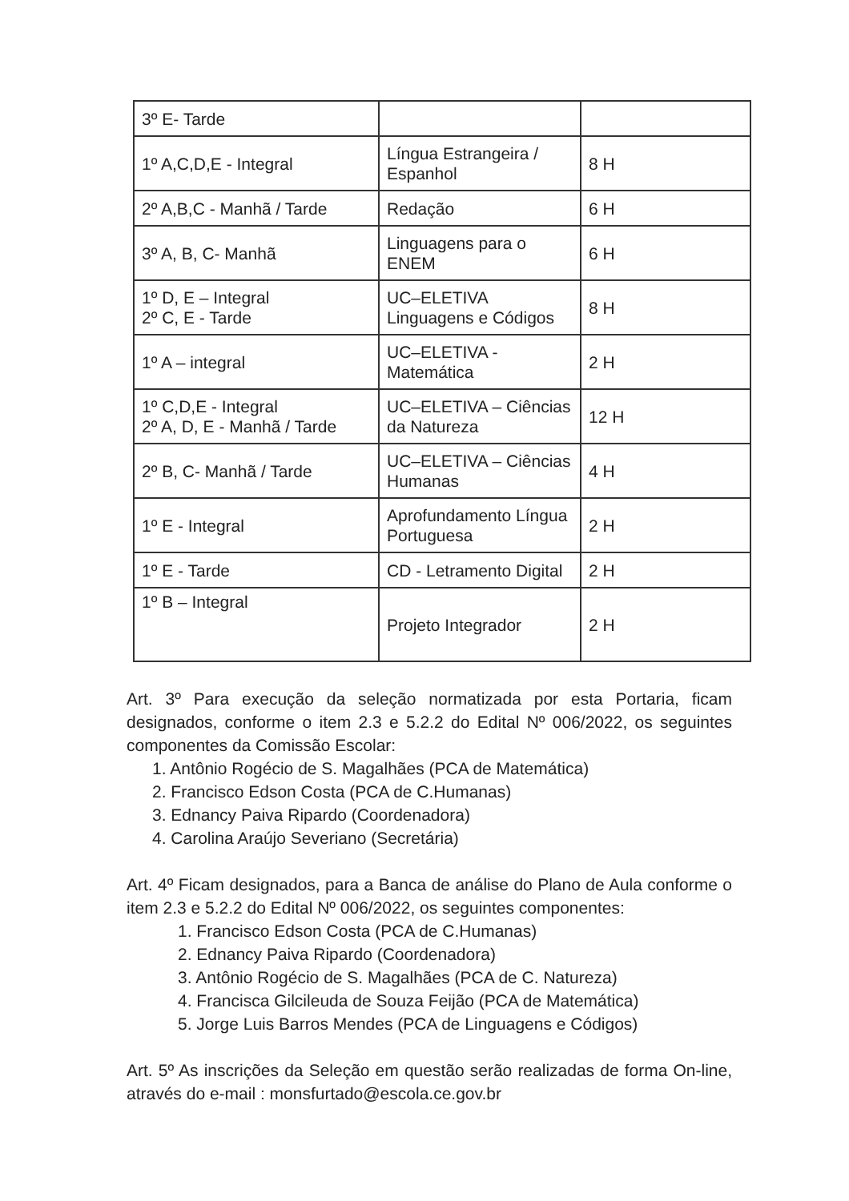| 3º E- Tarde | | |
| 1º A,C,D,E - Integral | Língua Estrangeira / Espanhol | 8 H |
| 2º A,B,C - Manhã / Tarde | Redação | 6 H |
| 3º A, B, C- Manhã | Linguagens para o ENEM | 6 H |
| 1º D, E – Integral 2º C, E - Tarde | UC–ELETIVA Linguagens e Códigos | 8 H |
| 1º A – integral | UC–ELETIVA - Matemática | 2 H |
| 1º C,D,E - Integral 2º A, D, E - Manhã / Tarde | UC–ELETIVA – Ciências da Natureza | 12 H |
| 2º B, C- Manhã / Tarde | UC–ELETIVA – Ciências Humanas | 4 H |
| 1º E - Integral | Aprofundamento Língua Portuguesa | 2 H |
| 1º E - Tarde | CD - Letramento Digital | 2 H |
| 1º B – Integral | Projeto Integrador | 2 H |
Art. 3º Para execução da seleção normatizada por esta Portaria, ficam designados, conforme o item 2.3 e 5.2.2 do Edital Nº 006/2022, os seguintes componentes da Comissão Escolar:
1. Antônio Rogécio de S. Magalhães (PCA de Matemática)
2. Francisco Edson Costa (PCA de C.Humanas)
3. Ednancy Paiva Ripardo (Coordenadora)
4. Carolina Araújo Severiano (Secretária)
Art. 4º Ficam designados, para a Banca de análise do Plano de Aula conforme o item 2.3 e 5.2.2 do Edital Nº 006/2022, os seguintes componentes:
1. Francisco Edson Costa (PCA de C.Humanas)
2. Ednancy Paiva Ripardo (Coordenadora)
3. Antônio Rogécio de S. Magalhães (PCA de C. Natureza)
4. Francisca Gilcileuda de Souza Feijão (PCA de Matemática)
5. Jorge Luis Barros Mendes (PCA de Linguagens e Códigos)
Art. 5º As inscrições da Seleção em questão serão realizadas de forma On-line, através do e-mail : monsfurtado@escola.ce.gov.br